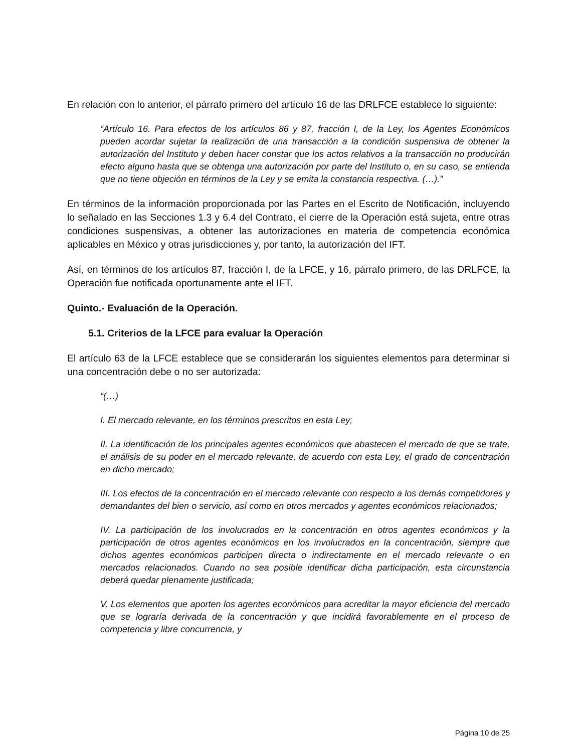En relación con lo anterior, el párrafo primero del artículo 16 de las DRLFCE establece lo siguiente:
“Artículo 16. Para efectos de los artículos 86 y 87, fracción I, de la Ley, los Agentes Económicos pueden acordar sujetar la realización de una transacción a la condición suspensiva de obtener la autorización del Instituto y deben hacer constar que los actos relativos a la transacción no producirán efecto alguno hasta que se obtenga una autorización por parte del Instituto o, en su caso, se entienda que no tiene objeción en términos de la Ley y se emita la constancia respectiva. (…).”
En términos de la información proporcionada por las Partes en el Escrito de Notificación, incluyendo lo señalado en las Secciones 1.3 y 6.4 del Contrato, el cierre de la Operación está sujeta, entre otras condiciones suspensivas, a obtener las autorizaciones en materia de competencia económica aplicables en México y otras jurisdicciones y, por tanto, la autorización del IFT.
Así, en términos de los artículos 87, fracción I, de la LFCE, y 16, párrafo primero, de las DRLFCE, la Operación fue notificada oportunamente ante el IFT.
Quinto.- Evaluación de la Operación.
5.1. Criterios de la LFCE para evaluar la Operación
El artículo 63 de la LFCE establece que se considerarán los siguientes elementos para determinar si una concentración debe o no ser autorizada:
“(…)
I. El mercado relevante, en los términos prescritos en esta Ley;
II. La identificación de los principales agentes económicos que abastecen el mercado de que se trate, el análisis de su poder en el mercado relevante, de acuerdo con esta Ley, el grado de concentración en dicho mercado;
III. Los efectos de la concentración en el mercado relevante con respecto a los demás competidores y demandantes del bien o servicio, así como en otros mercados y agentes económicos relacionados;
IV. La participación de los involucrados en la concentración en otros agentes económicos y la participación de otros agentes económicos en los involucrados en la concentración, siempre que dichos agentes económicos participen directa o indirectamente en el mercado relevante o en mercados relacionados. Cuando no sea posible identificar dicha participación, esta circunstancia deberá quedar plenamente justificada;
V. Los elementos que aporten los agentes económicos para acreditar la mayor eficiencia del mercado que se lograría derivada de la concentración y que incidirá favorablemente en el proceso de competencia y libre concurrencia, y
Página 10 de 25